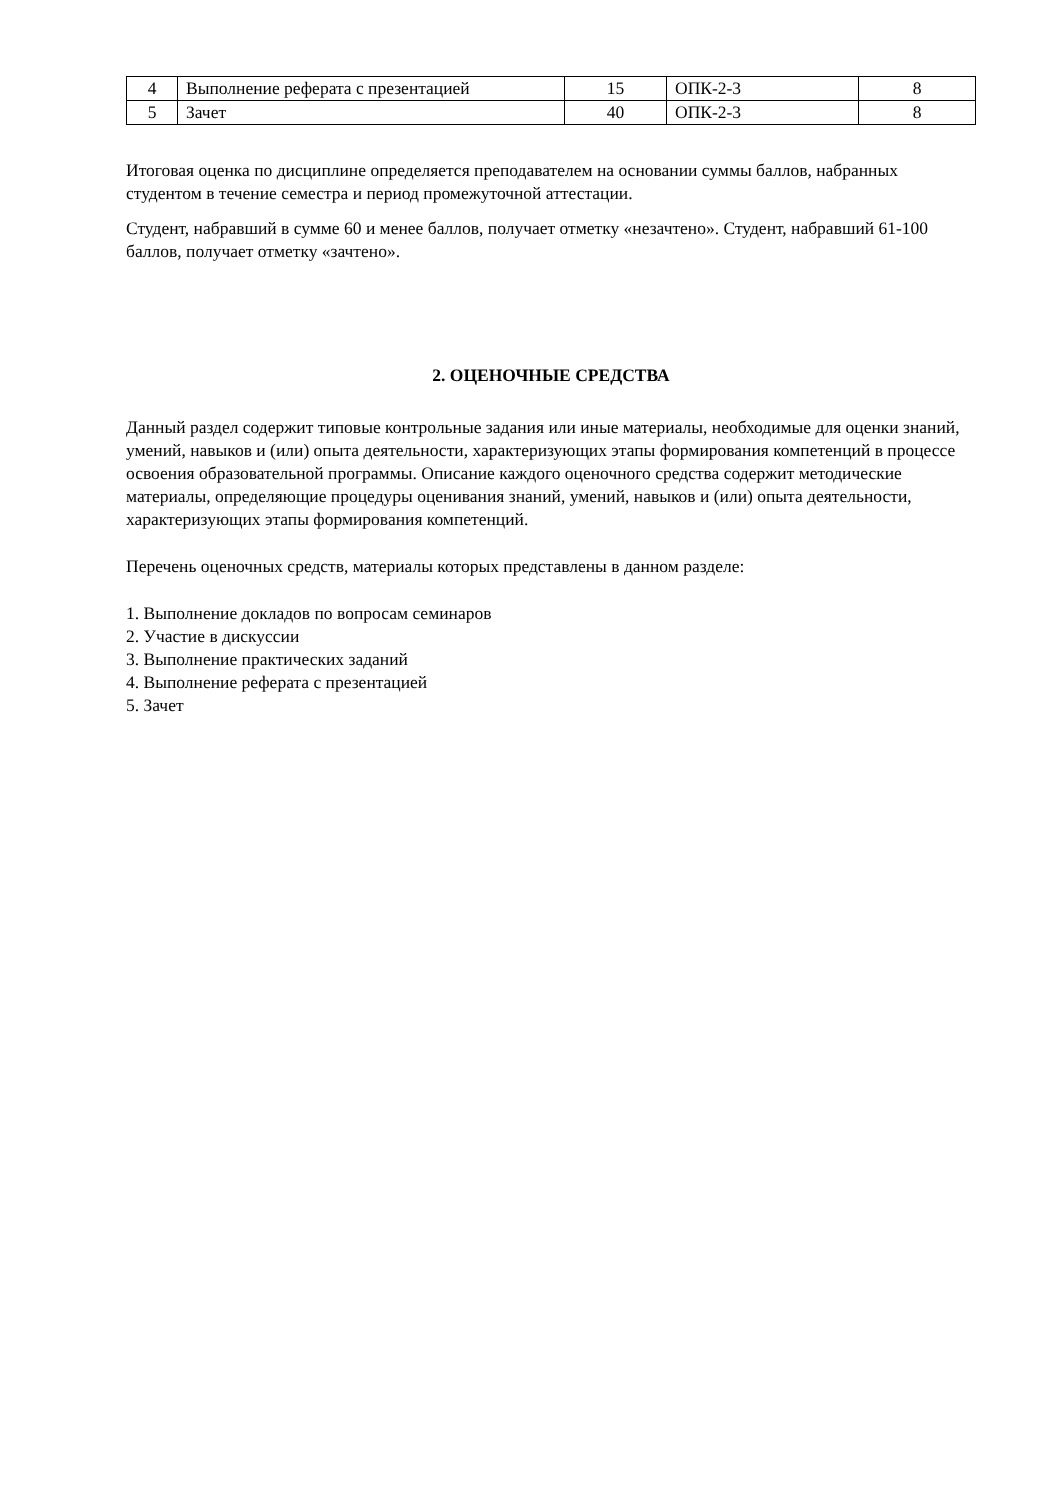| 4 | Выполнение реферата с презентацией | 15 | ОПК-2-3 | 8 |
| 5 | Зачет | 40 | ОПК-2-3 | 8 |
Итоговая оценка по дисциплине определяется преподавателем на основании суммы баллов, набранных студентом в течение семестра и период промежуточной аттестации.
Студент, набравший в сумме 60 и менее баллов, получает отметку «незачтено». Студент, набравший 61-100 баллов, получает отметку «зачтено».
2. ОЦЕНОЧНЫЕ СРЕДСТВА
Данный раздел содержит типовые контрольные задания или иные материалы, необходимые для оценки знаний, умений, навыков и (или) опыта деятельности, характеризующих этапы формирования компетенций в процессе освоения образовательной программы. Описание каждого оценочного средства содержит методические материалы, определяющие процедуры оценивания знаний, умений, навыков и (или) опыта деятельности, характеризующих этапы формирования компетенций.
Перечень оценочных средств, материалы которых представлены в данном разделе:
1. Выполнение докладов по вопросам семинаров
2. Участие в дискуссии
3. Выполнение практических заданий
4. Выполнение реферата с презентацией
5. Зачет